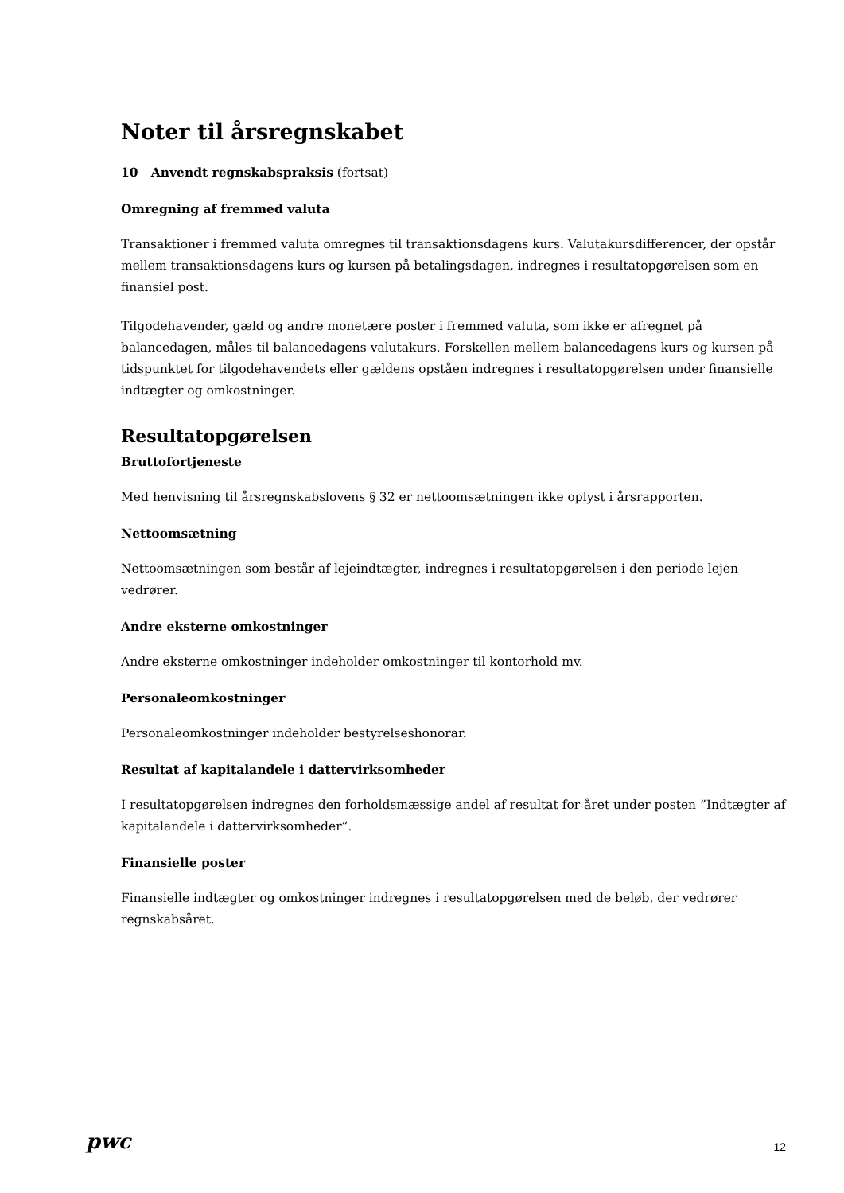Noter til årsregnskabet
10 Anvendt regnskabspraksis (fortsat)
Omregning af fremmed valuta
Transaktioner i fremmed valuta omregnes til transaktionsdagens kurs. Valutakursdifferencer, der opstår mellem transaktionsdagens kurs og kursen på betalingsdagen, indregnes i resultatopgørelsen som en finansiel post.
Tilgodehavender, gæld og andre monetære poster i fremmed valuta, som ikke er afregnet på balancedagen, måles til balancedagens valutakurs. Forskellen mellem balancedagens kurs og kursen på tidspunktet for tilgodehavendets eller gældens opståen indregnes i resultatopgørelsen under finansielle indtægter og omkostninger.
Resultatopgørelsen
Bruttofortjeneste
Med henvisning til årsregnskabslovens § 32 er nettoomsætningen ikke oplyst i årsrapporten.
Nettoomsætning
Nettoomsætningen som består af lejeindtægter, indregnes i resultatopgørelsen i den periode lejen vedrører.
Andre eksterne omkostninger
Andre eksterne omkostninger indeholder omkostninger til kontorhold mv.
Personaleomkostninger
Personaleomkostninger indeholder bestyrelseshonorar.
Resultat af kapitalandele i dattervirksomheder
I resultatopgørelsen indregnes den forholdsmæssige andel af resultat for året under posten ”Indtægter af kapitalandele i dattervirksomheder”.
Finansielle poster
Finansielle indtægter og omkostninger indregnes i resultatopgørelsen med de beløb, der vedrører regnskabsåret.
pwc 12